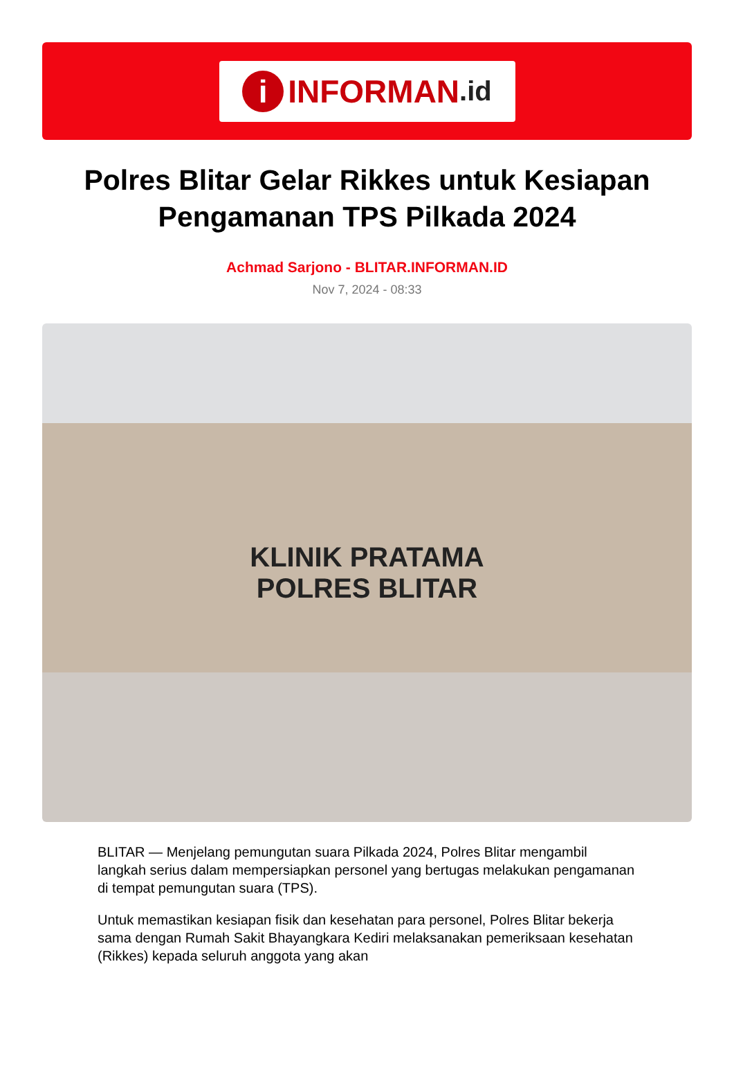i INFORMAN.id
Polres Blitar Gelar Rikkes untuk Kesiapan Pengamanan TPS Pilkada 2024
Achmad Sarjono - BLITAR.INFORMAN.ID
Nov 7, 2024 - 08:33
KLINIK PRATAMA
POLRES BLITAR
BLITAR — Menjelang pemungutan suara Pilkada 2024, Polres Blitar mengambil langkah serius dalam mempersiapkan personel yang bertugas melakukan pengamanan di tempat pemungutan suara (TPS).
Untuk memastikan kesiapan fisik dan kesehatan para personel, Polres Blitar bekerja sama dengan Rumah Sakit Bhayangkara Kediri melaksanakan pemeriksaan kesehatan (Rikkes) kepada seluruh anggota yang akan